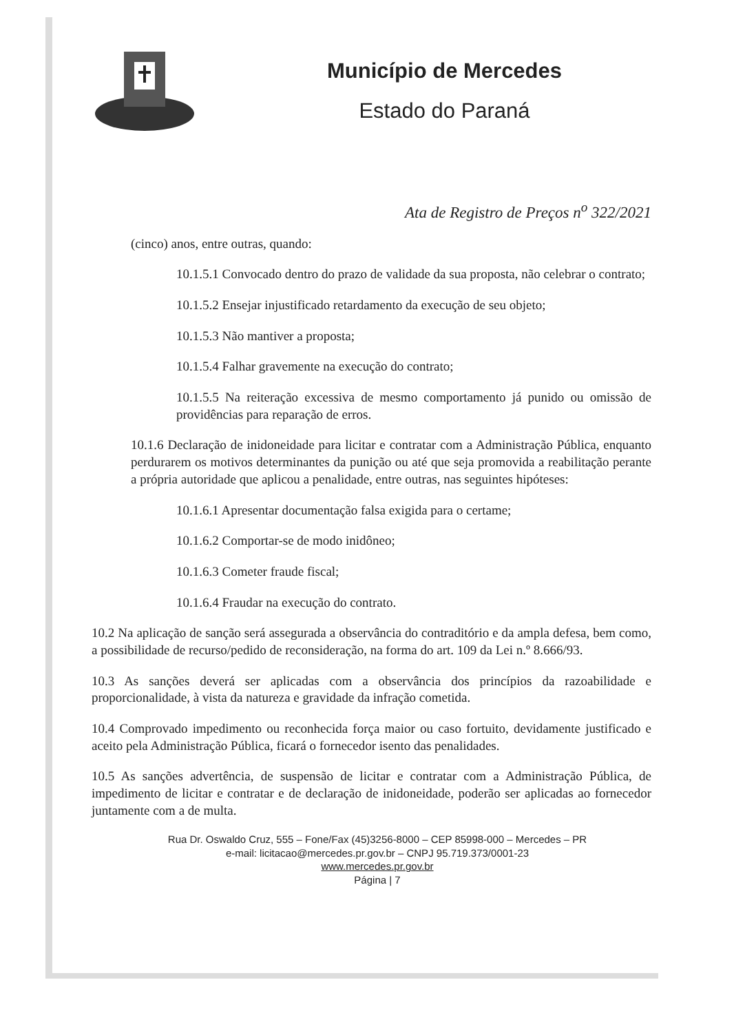Município de Mercedes
Estado do Paraná
Ata de Registro de Preços n<sup>o</sup> 322/2021
(cinco) anos, entre outras, quando:
10.1.5.1 Convocado dentro do prazo de validade da sua proposta, não celebrar o contrato;
10.1.5.2 Ensejar injustificado retardamento da execução de seu objeto;
10.1.5.3 Não mantiver a proposta;
10.1.5.4 Falhar gravemente na execução do contrato;
10.1.5.5 Na reiteração excessiva de mesmo comportamento já punido ou omissão de providências para reparação de erros.
10.1.6 Declaração de inidoneidade para licitar e contratar com a Administração Pública, enquanto perdurarem os motivos determinantes da punição ou até que seja promovida a reabilitação perante a própria autoridade que aplicou a penalidade, entre outras, nas seguintes hipóteses:
10.1.6.1 Apresentar documentação falsa exigida para o certame;
10.1.6.2 Comportar-se de modo inidôneo;
10.1.6.3 Cometer fraude fiscal;
10.1.6.4 Fraudar na execução do contrato.
10.2 Na aplicação de sanção será assegurada a observância do contraditório e da ampla defesa, bem como, a possibilidade de recurso/pedido de reconsideração, na forma do art. 109 da Lei n.º 8.666/93.
10.3 As sanções deverá ser aplicadas com a observância dos princípios da razoabilidade e proporcionalidade, à vista da natureza e gravidade da infração cometida.
10.4 Comprovado impedimento ou reconhecida força maior ou caso fortuito, devidamente justificado e aceito pela Administração Pública, ficará o fornecedor isento das penalidades.
10.5 As sanções advertência, de suspensão de licitar e contratar com a Administração Pública, de impedimento de licitar e contratar e de declaração de inidoneidade, poderão ser aplicadas ao fornecedor juntamente com a de multa.
Rua Dr. Oswaldo Cruz, 555 – Fone/Fax (45)3256-8000 – CEP 85998-000 – Mercedes – PR
e-mail: licitacao@mercedes.pr.gov.br – CNPJ 95.719.373/0001-23
www.mercedes.pr.gov.br
Página | 7